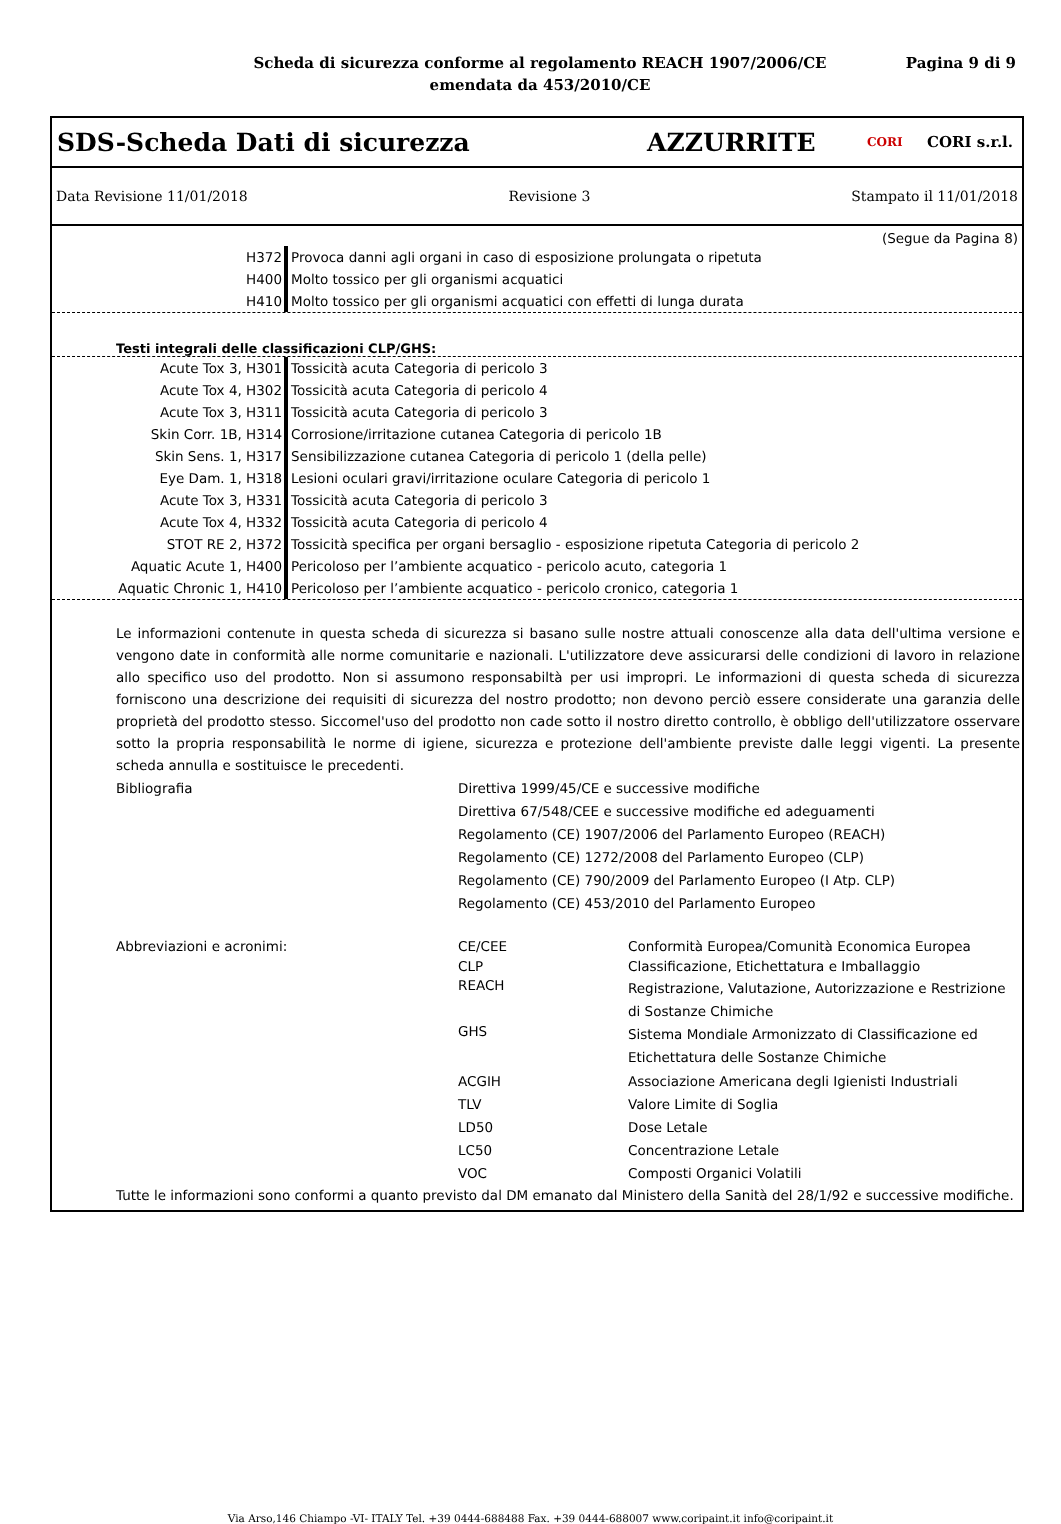Scheda di sicurezza conforme al regolamento REACH 1907/2006/CE
emendata da 453/2010/CE
Pagina 9 di 9
SDS-Scheda Dati di sicurezza AZZURRITE CORI CORI s.r.l.
Data Revisione 11/01/2018 Revisione 3 Stampato il 11/01/2018
(Segue da Pagina 8)
| H372 | Provoca danni agli organi in caso di esposizione prolungata o ripetuta |
| H400 | Molto tossico per gli organismi acquatici |
| H410 | Molto tossico per gli organismi acquatici con effetti di lunga durata |
Testi integrali delle classificazioni CLP/GHS:
| Acute Tox 3, H301 | Tossicità acuta Categoria di pericolo 3 |
| Acute Tox 4, H302 | Tossicità acuta Categoria di pericolo 4 |
| Acute Tox 3, H311 | Tossicità acuta Categoria di pericolo 3 |
| Skin Corr. 1B, H314 | Corrosione/irritazione cutanea Categoria di pericolo 1B |
| Skin Sens. 1, H317 | Sensibilizzazione cutanea Categoria di pericolo 1 (della pelle) |
| Eye Dam. 1, H318 | Lesioni oculari gravi/irritazione oculare Categoria di pericolo 1 |
| Acute Tox 3, H331 | Tossicità acuta Categoria di pericolo 3 |
| Acute Tox 4, H332 | Tossicità acuta Categoria di pericolo 4 |
| STOT RE 2, H372 | Tossicità specifica per organi bersaglio - esposizione ripetuta Categoria di pericolo 2 |
| Aquatic Acute 1, H400 | Pericoloso per l’ambiente acquatico - pericolo acuto, categoria 1 |
| Aquatic Chronic 1, H410 | Pericoloso per l’ambiente acquatico - pericolo cronico, categoria 1 |
Le informazioni contenute in questa scheda di sicurezza si basano sulle nostre attuali conoscenze alla data dell'ultima versione e vengono date in conformità alle norme comunitarie e nazionali. L'utilizzatore deve assicurarsi delle condizioni di lavoro in relazione allo specifico uso del prodotto. Non si assumono responsabiltà per usi impropri. Le informazioni di questa scheda di sicurezza forniscono una descrizione dei requisiti di sicurezza del nostro prodotto; non devono perciò essere considerate una garanzia delle proprietà del prodotto stesso. Siccomel'uso del prodotto non cade sotto il nostro diretto controllo, è obbligo dell'utilizzatore osservare sotto la propria responsabilità le norme di igiene, sicurezza e protezione dell'ambiente previste dalle leggi vigenti. La presente scheda annulla e sostituisce le precedenti.
| Bibliografia | Direttiva 1999/45/CE e successive modifiche | |
| | Direttiva 67/548/CEE e successive modifiche ed adeguamenti | |
| | Regolamento (CE) 1907/2006 del Parlamento Europeo (REACH) | |
| | Regolamento (CE) 1272/2008 del Parlamento Europeo (CLP) | |
| | Regolamento (CE) 790/2009 del Parlamento Europeo (I Atp. CLP) | |
| | Regolamento (CE) 453/2010 del Parlamento Europeo | |
| Abbreviazioni e acronimi: | CE/CEE | Conformità Europea/Comunità Economica Europea |
| | CLP | Classificazione, Etichettatura e Imballaggio |
| | REACH | Registrazione, Valutazione, Autorizzazione e Restrizione di Sostanze Chimiche |
| | GHS | Sistema Mondiale Armonizzato di Classificazione ed Etichettatura delle Sostanze Chimiche |
| | ACGIH | Associazione Americana degli Igienisti Industriali |
| | TLV | Valore Limite di Soglia |
| | LD50 | Dose Letale |
| | LC50 | Concentrazione Letale |
| | VOC | Composti Organici Volatili |
Tutte le informazioni sono conformi a quanto previsto dal DM emanato dal Ministero della Sanità del 28/1/92 e successive modifiche.
Via Arso,146 Chiampo -VI- ITALY Tel. +39 0444-688488 Fax. +39 0444-688007 www.coripaint.it info@coripaint.it